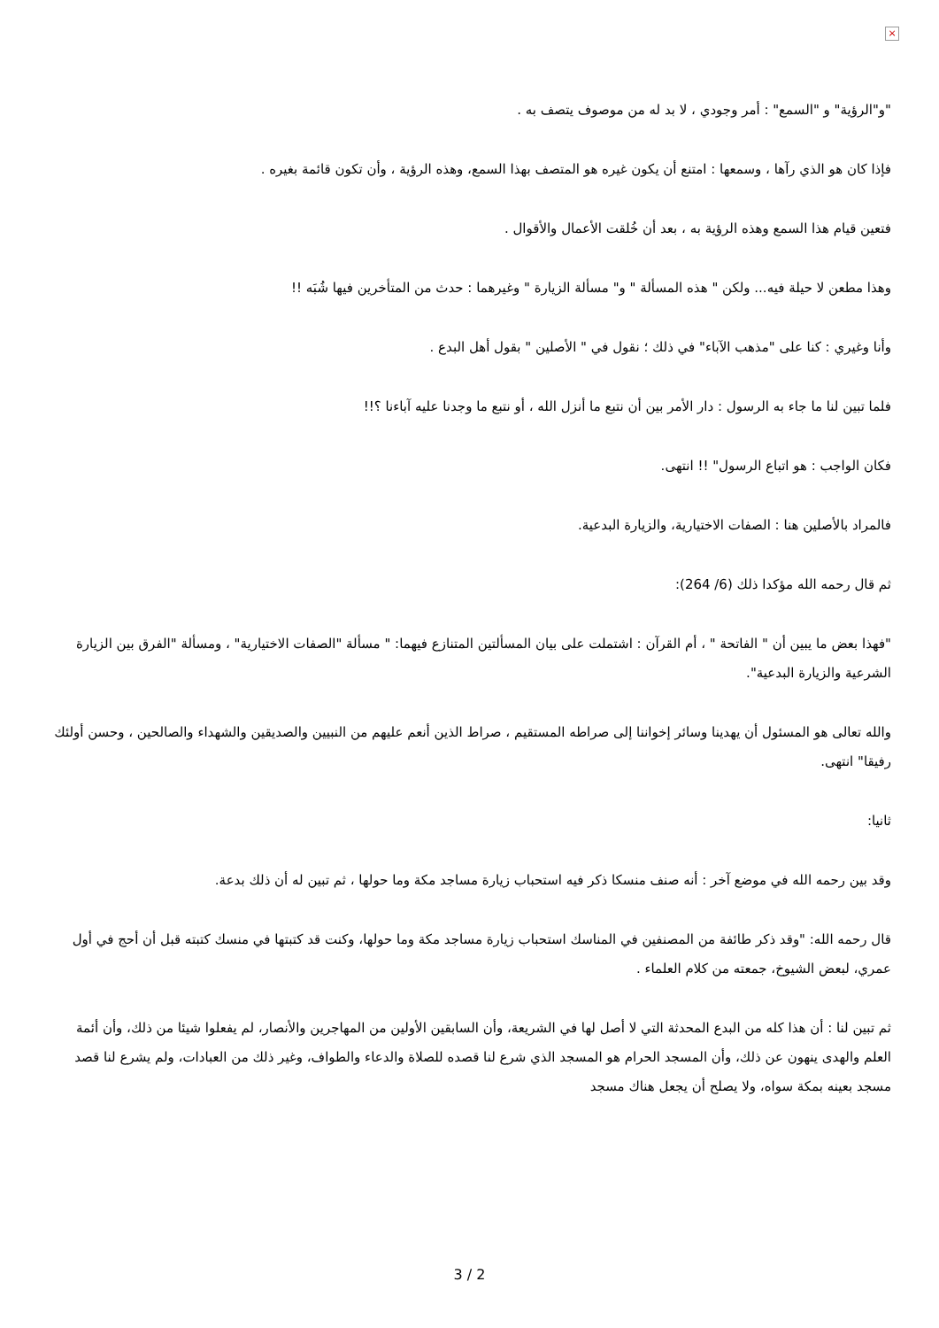×
"و"الرؤية" و "السمع" : أمر وجودي ، لا بد له من موصوف يتصف به .
فإذا كان هو الذي رآها ، وسمعها : امتنع أن يكون غيره هو المتصف بهذا السمع، وهذه الرؤية ، وأن تكون قائمة بغيره .
فتعين قيام هذا السمع وهذه الرؤية به ، بعد أن خُلقت الأعمال والأقوال .
وهذا مطعن لا حيلة فيه... ولكن " هذه المسألة " و" مسألة الزيارة " وغيرهما : حدث من المتأخرين فيها شُبَه !!
وأنا وغيري : كنا على "مذهب الآباء" في ذلك ؛ نقول في " الأصلين " بقول أهل البدع .
فلما تبين لنا ما جاء به الرسول : دار الأمر بين أن نتبع ما أنزل الله ، أو نتبع ما وجدنا عليه آباءنا ؟!!
فكان الواجب : هو اتباع الرسول" !! انتهى.
فالمراد بالأصلين هنا : الصفات الاختيارية، والزيارة البدعية.
ثم قال رحمه الله مؤكدا ذلك (6/ 264):
"فهذا بعض ما يبين أن " الفاتحة " ، أم القرآن : اشتملت على بيان المسألتين المتنازع فيهما: " مسألة "الصفات الاختيارية" ، ومسألة "الفرق بين الزيارة الشرعية والزيارة البدعية".
والله تعالى هو المسئول أن يهدينا وسائر إخواننا إلى صراطه المستقيم ، صراط الذين أنعم عليهم من النبيين والصديقين والشهداء والصالحين ، وحسن أولئك رفيقا" انتهى.
ثانيا:
وقد بين رحمه الله في موضع آخر : أنه صنف منسكا ذكر فيه استحباب زيارة مساجد مكة وما حولها ، ثم تبين له أن ذلك بدعة.
قال رحمه الله: "وقد ذكر طائفة من المصنفين في المناسك استحباب زيارة مساجد مكة وما حولها، وكنت قد كتبتها في منسك كتبته قبل أن أحج في أول عمري، لبعض الشيوخ، جمعته من كلام العلماء .
ثم تبين لنا : أن هذا كله من البدع المحدثة التي لا أصل لها في الشريعة، وأن السابقين الأولين من المهاجرين والأنصار، لم يفعلوا شيئا من ذلك، وأن أئمة العلم والهدى ينهون عن ذلك، وأن المسجد الحرام هو المسجد الذي شرع لنا قصده للصلاة والدعاء والطواف، وغير ذلك من العبادات، ولم يشرع لنا قصد مسجد بعينه بمكة سواه، ولا يصلح أن يجعل هناك مسجد
3 / 2